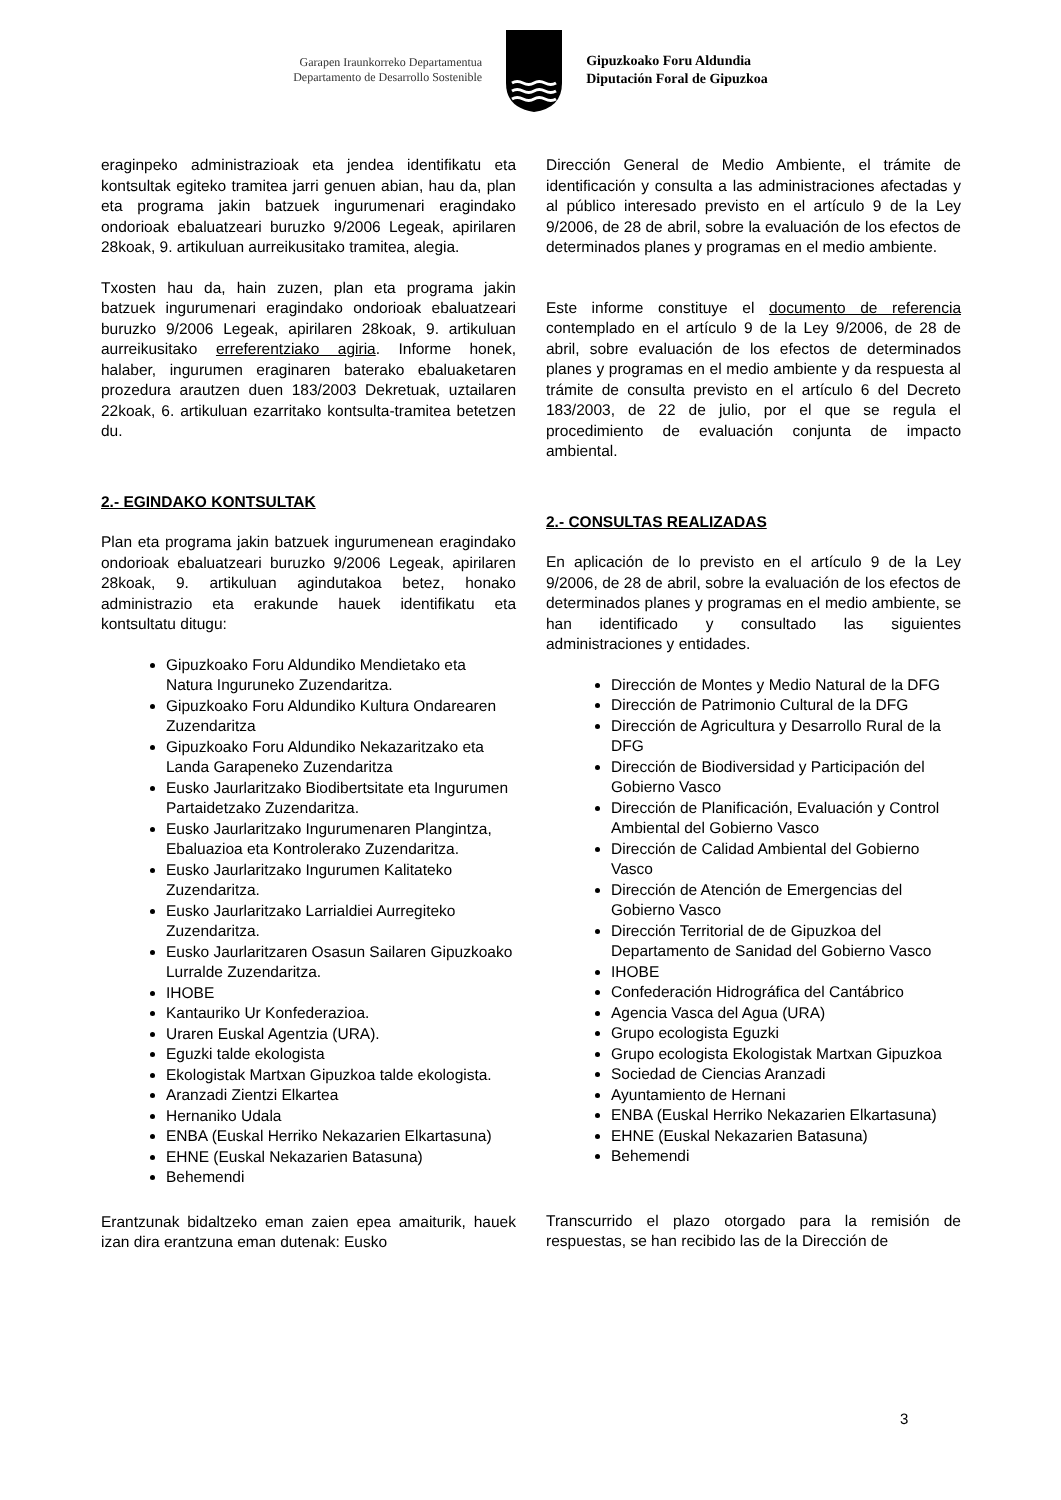Garapen Iraunkorreko Departamentua
Departamento de Desarrollo Sostenible
Gipuzkoako Foru Aldundia
Diputación Foral de Gipuzkoa
eraginpeko administrazioak eta jendea identifikatu eta kontsultak egiteko tramitea jarri genuen abian, hau da, plan eta programa jakin batzuek ingurumenari eragindako ondorioak ebaluatzeari buruzko 9/2006 Legeak, apirilaren 28koak, 9. artikuluan aurreikusitako tramitea, alegia.
Txosten hau da, hain zuzen, plan eta programa jakin batzuek ingurumenari eragindako ondorioak ebaluatzeari buruzko 9/2006 Legeak, apirilaren 28koak, 9. artikuluan aurreikusitako erreferentziako agiria. Informe honek, halaber, ingurumen eraginaren baterako ebaluaketaren prozedura arautzen duen 183/2003 Dekretuak, uztailaren 22koak, 6. artikuluan ezarritako kontsulta-tramitea betetzen du.
2.- EGINDAKO KONTSULTAK
Plan eta programa jakin batzuek ingurumenean eragindako ondorioak ebaluatzeari buruzko 9/2006 Legeak, apirilaren 28koak, 9. artikuluan agindutakoa betez, honako administrazio eta erakunde hauek identifikatu eta kontsultatu ditugu:
Gipuzkoako Foru Aldundiko Mendietako eta Natura Inguruneko Zuzendaritza.
Gipuzkoako Foru Aldundiko Kultura Ondarearen Zuzendaritza
Gipuzkoako Foru Aldundiko Nekazaritzako eta Landa Garapeneko Zuzendaritza
Eusko Jaurlaritzako Biodibertsitate eta Ingurumen Partaidetzako Zuzendaritza.
Eusko Jaurlaritzako Ingurumenaren Plangintza, Ebaluazioa eta Kontrolerako Zuzendaritza.
Eusko Jaurlaritzako Ingurumen Kalitateko Zuzendaritza.
Eusko Jaurlaritzako Larrialdiei Aurregiteko Zuzendaritza.
Eusko Jaurlaritzaren Osasun Sailaren Gipuzkoako Lurralde Zuzendaritza.
IHOBE
Kantauriko Ur Konfederazioa.
Uraren Euskal Agentzia (URA).
Eguzki talde ekologista
Ekologistak Martxan Gipuzkoa talde ekologista.
Aranzadi Zientzi Elkartea
Hernaniko Udala
ENBA (Euskal Herriko Nekazarien Elkartasuna)
EHNE (Euskal Nekazarien Batasuna)
Behemendi
Erantzunak bidaltzeko eman zaien epea amaiturik, hauek izan dira erantzuna eman dutenak: Eusko
Dirección General de Medio Ambiente, el trámite de identificación y consulta a las administraciones afectadas y al público interesado previsto en el artículo 9 de la Ley 9/2006, de 28 de abril, sobre la evaluación de los efectos de determinados planes y programas en el medio ambiente.
Este informe constituye el documento de referencia contemplado en el artículo 9 de la Ley 9/2006, de 28 de abril, sobre evaluación de los efectos de determinados planes y programas en el medio ambiente y da respuesta al trámite de consulta previsto en el artículo 6 del Decreto 183/2003, de 22 de julio, por el que se regula el procedimiento de evaluación conjunta de impacto ambiental.
2.- CONSULTAS REALIZADAS
En aplicación de lo previsto en el artículo 9 de la Ley 9/2006, de 28 de abril, sobre la evaluación de los efectos de determinados planes y programas en el medio ambiente, se han identificado y consultado las siguientes administraciones y entidades.
Dirección de Montes y Medio Natural de la DFG
Dirección de Patrimonio Cultural de la DFG
Dirección de Agricultura y Desarrollo Rural de la DFG
Dirección de Biodiversidad y Participación del Gobierno Vasco
Dirección de Planificación, Evaluación y Control Ambiental del Gobierno Vasco
Dirección de Calidad Ambiental del Gobierno Vasco
Dirección de Atención de Emergencias del Gobierno Vasco
Dirección Territorial de de Gipuzkoa del Departamento de Sanidad del Gobierno Vasco
IHOBE
Confederación Hidrográfica del Cantábrico
Agencia Vasca del Agua (URA)
Grupo ecologista Eguzki
Grupo ecologista Ekologistak Martxan Gipuzkoa
Sociedad de Ciencias Aranzadi
Ayuntamiento de Hernani
ENBA (Euskal Herriko Nekazarien Elkartasuna)
EHNE (Euskal Nekazarien Batasuna)
Behemendi
Transcurrido el plazo otorgado para la remisión de respuestas, se han recibido las de la Dirección de
3